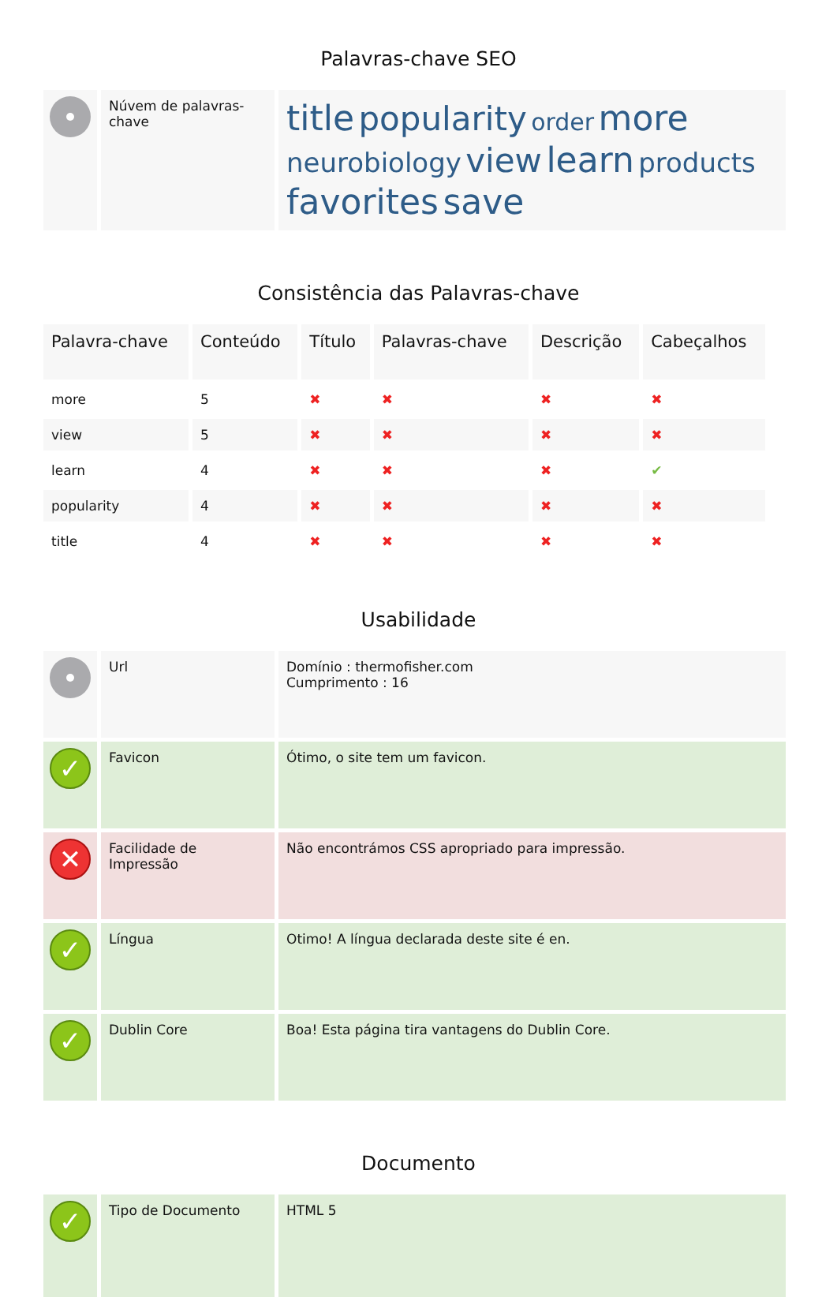Palavras-chave SEO
| | Núvem de palavras-chave | title popularity order more neurobiology view learn products favorites save |
Consistência das Palavras-chave
| Palavra-chave | Conteúdo | Título | Palavras-chave | Descrição | Cabeçalhos |
| --- | --- | --- | --- | --- | --- |
| more | 5 | ✖ | ✖ | ✖ | ✖ |
| view | 5 | ✖ | ✖ | ✖ | ✖ |
| learn | 4 | ✖ | ✖ | ✖ | ✔ |
| popularity | 4 | ✖ | ✖ | ✖ | ✖ |
| title | 4 | ✖ | ✖ | ✖ | ✖ |
Usabilidade
| | Url | Domínio : thermofisher.com Cumprimento : 16 |
| ✓ | Favicon | Ótimo, o site tem um favicon. |
| ✕ | Facilidade de Impressão | Não encontrámos CSS apropriado para impressão. |
| ✓ | Língua | Otimo! A língua declarada deste site é en. |
| ✓ | Dublin Core | Boa! Esta página tira vantagens do Dublin Core. |
Documento
| ✓ | Tipo de Documento | HTML 5 |